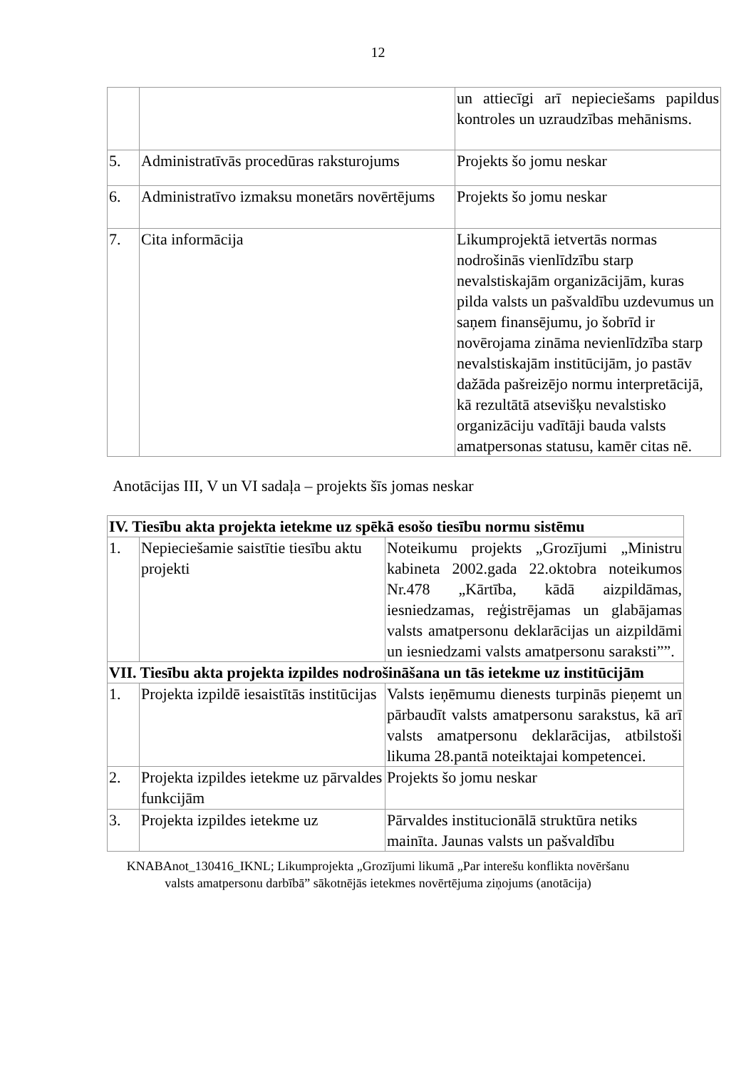12
| | | un attiecīgi arī nepieciešams papildus kontroles un uzraudzības mehānisms. |
| 5. | Administratīvās procedūras raksturojums | Projekts šo jomu neskar |
| 6. | Administratīvo izmaksu monetārs novērtējums | Projekts šo jomu neskar |
| 7. | Cita informācija | Likumprojektā ietvertās normas nodrošinās vienlīdzību starp nevalstiskajām organizācijām, kuras pilda valsts un pašvaldību uzdevumus un saņem finansējumu, jo šobrīd ir novērojama zināma nevienlīdzība starp nevalstiskajām institūcijām, jo pastāv dažāda pašreizējo normu interpretācijā, kā rezultātā atsevišķu nevalstisko organizāciju vadītāji bauda valsts amatpersonas statusu, kamēr citas nē. |
Anotācijas III, V un VI sadaļa – projekts šīs jomas neskar
| IV. Tiesību akta projekta ietekme uz spēkā esošo tiesību normu sistēmu | | |
| --- | --- | --- |
| 1. | Nepieciešamie saistītie tiesību aktu projekti | Noteikumu projekts „Grozījumi „Ministru kabineta 2002.gada 22.oktobra noteikumos Nr.478 „Kārtība, kādā aizpildāmas, iesniedzamas, reģistrējamas un glabājamas valsts amatpersonu deklarācijas un aizpildāmi un iesniedzami valsts amatpersonu saraksti””. |
| VII. Tiesību akta projekta izpildes nodrošināšana un tās ietekme uz institūcijām | | |
| 1. | Projekta izpildē iesaistītās institūcijas | Valsts ieņēmumu dienests turpinās pieņemt un pārbaudīt valsts amatpersonu sarakstus, kā arī valsts amatpersonu deklarācijas, atbilstoši likuma 28.pantā noteiktajai kompetencei. |
| 2. | Projekta izpildes ietekme uz pārvaldes funkcijām | Projekts šo jomu neskar |
| 3. | Projekta izpildes ietekme uz | Pārvaldes institucionālā struktūra netiks mainīta. Jaunas valsts un pašvaldību |
KNABAnot_130416_IKNL; Likumprojekta „Grozījumi likumā „Par interešu konflikta novēršanu
valsts amatpersonu darbībā” sākotnējās ietekmes novērtējuma ziņojums (anotācija)